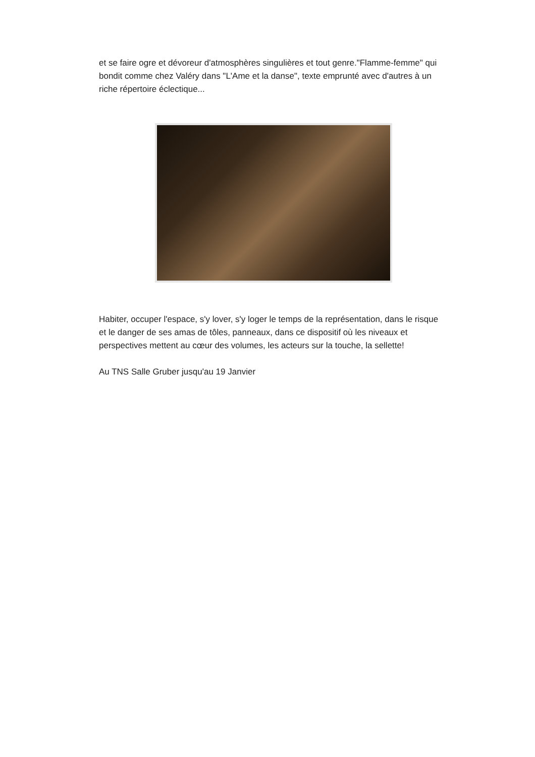et se faire ogre et dévoreur d'atmosphères singulières et tout genre."Flamme-femme" qui bondit comme chez Valéry dans "L'Ame et la danse", texte emprunté avec d'autres à un riche répertoire éclectique...
Habiter, occuper l'espace, s'y lover, s'y loger le temps de la représentation, dans le risque et le danger de ses amas de tôles, panneaux, dans ce dispositif où les niveaux et perspectives mettent au cœur des volumes, les acteurs sur la touche, la sellette!
Au TNS Salle Gruber jusqu'au 19 Janvier